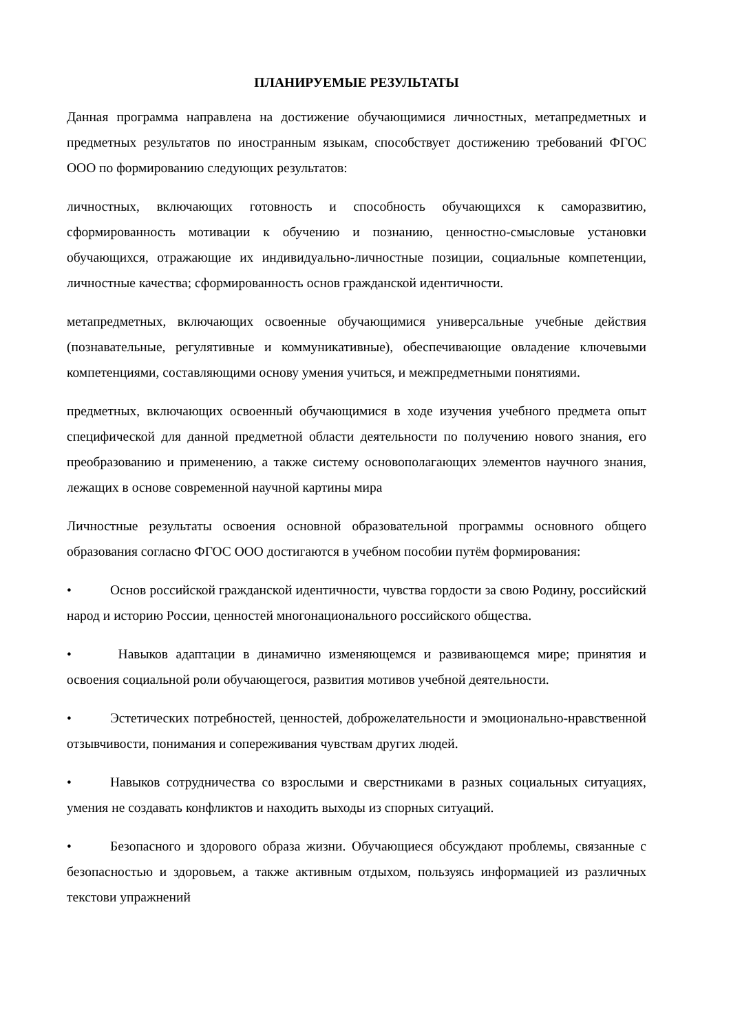ПЛАНИРУЕМЫЕ РЕЗУЛЬТАТЫ
Данная программа направлена на достижение обучающимися личностных, метапредметных и предметных результатов по иностранным языкам, способствует достижению требований ФГОС ООО по формированию следующих результатов:
личностных, включающих готовность и способность обучающихся к саморазвитию, сформированность мотивации к обучению и познанию, ценностно-смысловые установки обучающихся, отражающие их индивидуально-личностные позиции, социальные компетенции, личностные качества; сформированность основ гражданской идентичности.
метапредметных, включающих освоенные обучающимися универсальные учебные действия (познавательные, регулятивные и коммуникативные), обеспечивающие овладение ключевыми компетенциями, составляющими основу умения учиться, и межпредметными понятиями.
предметных, включающих освоенный обучающимися в ходе изучения учебного предмета опыт специфической для данной предметной области деятельности по получению нового знания, его преобразованию и применению, а также систему основополагающих элементов научного знания, лежащих в основе современной научной картины мира
Личностные результаты освоения основной образовательной программы основного общего образования согласно ФГОС ООО достигаются в учебном пособии путём формирования:
• Основ российской гражданской идентичности, чувства гордости за свою Родину, российский народ и историю России, ценностей многонационального российского общества.
• Навыков адаптации в динамично изменяющемся и развивающемся мире; принятия и освоения социальной роли обучающегося, развития мотивов учебной деятельности.
• Эстетических потребностей, ценностей, доброжелательности и эмоционально-нравственной отзывчивости, понимания и сопереживания чувствам других людей.
• Навыков сотрудничества со взрослыми и сверстниками в разных социальных ситуациях, умения не создавать конфликтов и находить выходы из спорных ситуаций.
• Безопасного и здорового образа жизни. Обучающиеся обсуждают проблемы, связанные с безопасностью и здоровьем, а также активным отдыхом, пользуясь информацией из различных текстови упражнений